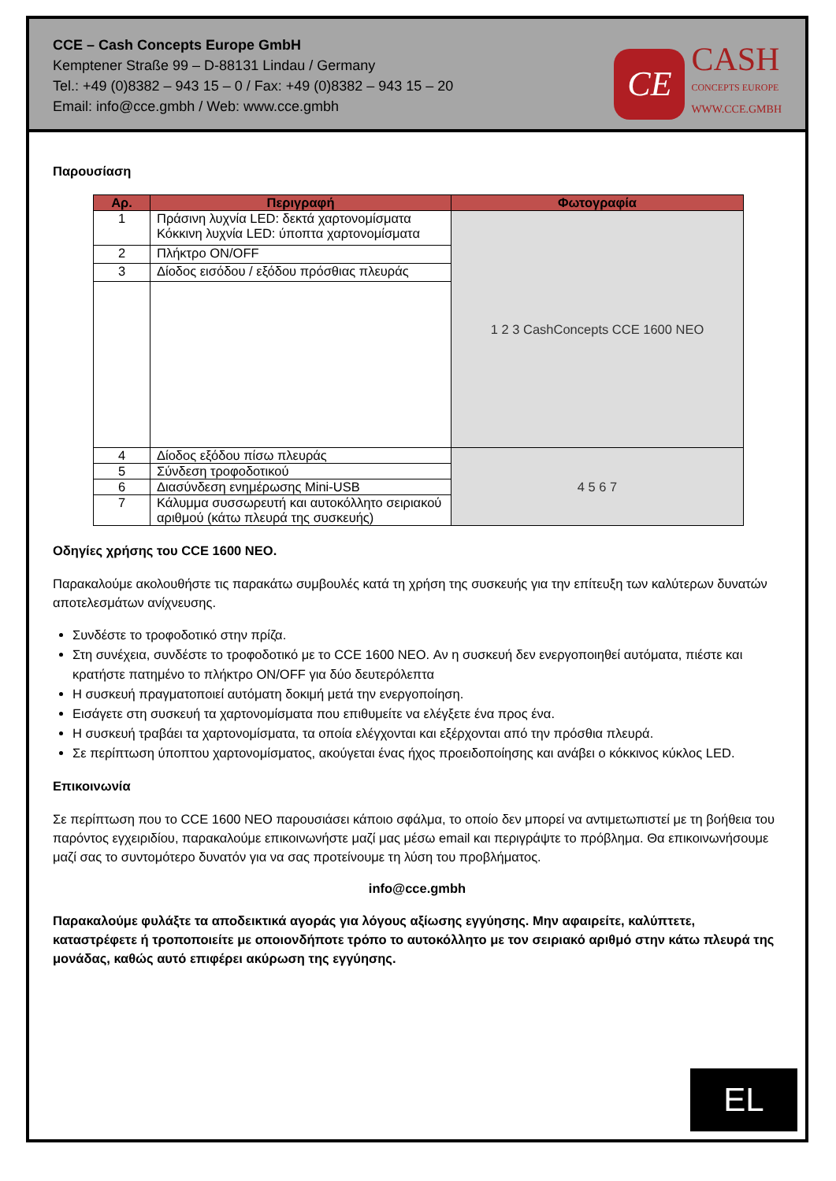CCE – Cash Concepts Europe GmbH
Kemptener Straße 99 – D-88131 Lindau / Germany
Tel.: +49 (0)8382 – 943 15 – 0 / Fax: +49 (0)8382 – 943 15 – 20
Email: info@cce.gmbh / Web: www.cce.gmbh
CE
CASH
CONCEPTS EUROPE
WWW.CCE.GMBH
Παρουσίαση
| Αρ. | Περιγραφή | Φωτογραφία |
| --- | --- | --- |
| 1 | Πράσινη λυχνία LED: δεκτά χαρτονομίσματα Κόκκινη λυχνία LED: ύποπτα χαρτονομίσματα | 1 2 3 CashConcepts CCE 1600 NEO |
| 2 | Πλήκτρο ON/OFF | |
| 3 | Δίοδος εισόδου / εξόδου πρόσθιας πλευράς | |
| 4 | Δίοδος εξόδου πίσω πλευράς | 4 5 6 7 |
| 5 | Σύνδεση τροφοδοτικού | |
| 6 | Διασύνδεση ενημέρωσης Mini-USB | |
| 7 | Κάλυμμα συσσωρευτή και αυτοκόλλητο σειριακού αριθμού (κάτω πλευρά της συσκευής) | |
Οδηγίες χρήσης του CCE 1600 NEO.
Παρακαλούμε ακολουθήστε τις παρακάτω συμβουλές κατά τη χρήση της συσκευής για την επίτευξη των καλύτερων δυνατών αποτελεσμάτων ανίχνευσης.
Συνδέστε το τροφοδοτικό στην πρίζα.
Στη συνέχεια, συνδέστε το τροφοδοτικό με το CCE 1600 NEO. Αν η συσκευή δεν ενεργοποιηθεί αυτόματα, πιέστε και κρατήστε πατημένο το πλήκτρο ON/OFF για δύο δευτερόλεπτα
Η συσκευή πραγματοποιεί αυτόματη δοκιμή μετά την ενεργοποίηση.
Εισάγετε στη συσκευή τα χαρτονομίσματα που επιθυμείτε να ελέγξετε ένα προς ένα.
Η συσκευή τραβάει τα χαρτονομίσματα, τα οποία ελέγχονται και εξέρχονται από την πρόσθια πλευρά.
Σε περίπτωση ύποπτου χαρτονομίσματος, ακούγεται ένας ήχος προειδοποίησης και ανάβει ο κόκκινος κύκλος LED.
Επικοινωνία
Σε περίπτωση που το CCE 1600 NEO παρουσιάσει κάποιο σφάλμα, το οποίο δεν μπορεί να αντιμετωπιστεί με τη βοήθεια του παρόντος εγχειριδίου, παρακαλούμε επικοινωνήστε μαζί μας μέσω email και περιγράψτε το πρόβλημα. Θα επικοινωνήσουμε μαζί σας το συντομότερο δυνατόν για να σας προτείνουμε τη λύση του προβλήματος.
info@cce.gmbh
Παρακαλούμε φυλάξτε τα αποδεικτικά αγοράς για λόγους αξίωσης εγγύησης. Μην αφαιρείτε, καλύπτετε, καταστρέφετε ή τροποποιείτε με οποιονδήποτε τρόπο το αυτοκόλλητο με τον σειριακό αριθμό στην κάτω πλευρά της μονάδας, καθώς αυτό επιφέρει ακύρωση της εγγύησης.
EL